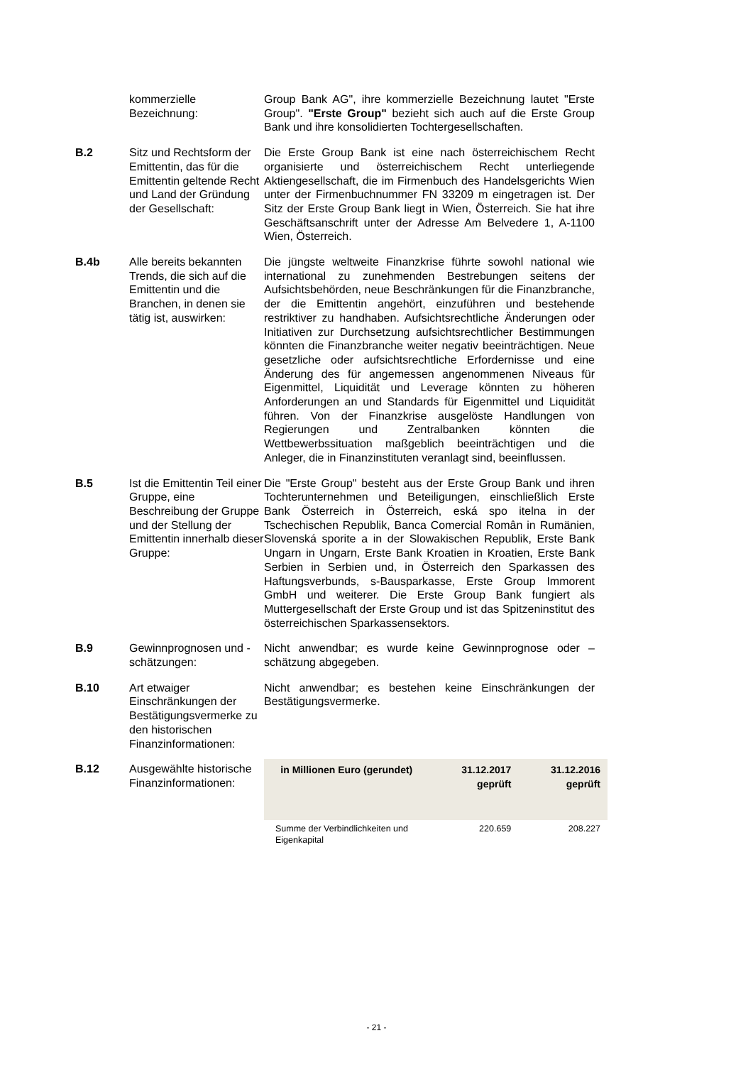kommerzielle Bezeichnung:
Group Bank AG", ihre kommerzielle Bezeichnung lautet "Erste Group". "Erste Group" bezieht sich auch auf die Erste Group Bank und ihre konsolidierten Tochtergesellschaften.
B.2 Sitz und Rechtsform der Emittentin, das für die Emittentin geltende Recht und Land der Gründung der Gesellschaft:
Die Erste Group Bank ist eine nach österreichischem Recht organisierte und österreichischem Recht unterliegende Aktiengesellschaft, die im Firmenbuch des Handelsgerichts Wien unter der Firmenbuchnummer FN 33209 m eingetragen ist. Der Sitz der Erste Group Bank liegt in Wien, Österreich. Sie hat ihre Geschäftsanschrift unter der Adresse Am Belvedere 1, A-1100 Wien, Österreich.
B.4b Alle bereits bekannten Trends, die sich auf die Emittentin und die Branchen, in denen sie tätig ist, auswirken:
Die jüngste weltweite Finanzkrise führte sowohl national wie international zu zunehmenden Bestrebungen seitens der Aufsichtsbehörden, neue Beschränkungen für die Finanzbranche, der die Emittentin angehört, einzuführen und bestehende restriktiver zu handhaben. Aufsichtsrechtliche Änderungen oder Initiativen zur Durchsetzung aufsichtsrechtlicher Bestimmungen könnten die Finanzbranche weiter negativ beeinträchtigen. Neue gesetzliche oder aufsichtsrechtliche Erfordernisse und eine Änderung des für angemessen angenommenen Niveaus für Eigenmittel, Liquidität und Leverage könnten zu höheren Anforderungen an und Standards für Eigenmittel und Liquidität führen. Von der Finanzkrise ausgelöste Handlungen von Regierungen und Zentralbanken könnten die Wettbewerbssituation maßgeblich beeinträchtigen und die Anleger, die in Finanzinstituten veranlagt sind, beeinflussen.
B.5 Ist die Emittentin Teil einer Gruppe, eine Beschreibung der Gruppe und der Stellung der Emittentin innerhalb dieser Gruppe:
Die "Erste Group" besteht aus der Erste Group Bank und ihren Tochterunternehmen und Beteiligungen, einschließlich Erste Bank Österreich in Österreich, eská spo itelna in der Tschechischen Republik, Banca Comercial Român in Rumänien, Slovenská sporite a in der Slowakischen Republik, Erste Bank Ungarn in Ungarn, Erste Bank Kroatien in Kroatien, Erste Bank Serbien in Serbien und, in Österreich den Sparkassen des Haftungsverbunds, s-Bausparkasse, Erste Group Immorent GmbH und weiterer. Die Erste Group Bank fungiert als Muttergesellschaft der Erste Group und ist das Spitzeninstitut des österreichischen Sparkassensektors.
B.9 Gewinnprognosen und -schätzungen:
Nicht anwendbar; es wurde keine Gewinnprognose oder –schätzung abgegeben.
B.10 Art etwaiger Einschränkungen der Bestätigungsvermerke zu den historischen Finanzinformationen:
Nicht anwendbar; es bestehen keine Einschränkungen der Bestätigungsvermerke.
B.12 Ausgewählte historische Finanzinformationen:
| in Millionen Euro (gerundet) | 31.12.2017 geprüft | 31.12.2016 geprüft |
| --- | --- | --- |
| Summe der Verbindlichkeiten und Eigenkapital | 220.659 | 208.227 |
- 21 -